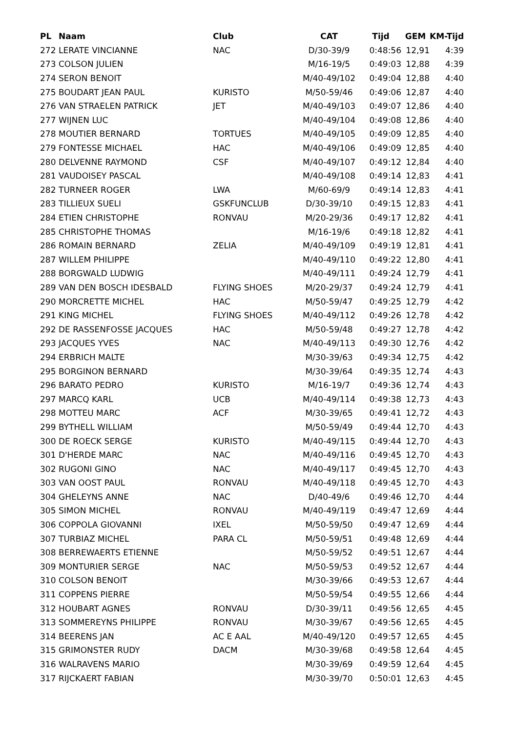| PL | Naam | Club | CAT | Tijd | GEM | KM-Tijd |
| --- | --- | --- | --- | --- | --- | --- |
| 272 | LERATE VINCIANNE | NAC | D/30-39/9 | 0:48:56 | 12,91 | 4:39 |
| 273 | COLSON JULIEN | | M/16-19/5 | 0:49:03 | 12,88 | 4:39 |
| 274 | SERON BENOIT | | M/40-49/102 | 0:49:04 | 12,88 | 4:40 |
| 275 | BOUDART JEAN PAUL | KURISTO | M/50-59/46 | 0:49:06 | 12,87 | 4:40 |
| 276 | VAN STRAELEN PATRICK | JET | M/40-49/103 | 0:49:07 | 12,86 | 4:40 |
| 277 | WIJNEN LUC | | M/40-49/104 | 0:49:08 | 12,86 | 4:40 |
| 278 | MOUTIER BERNARD | TORTUES | M/40-49/105 | 0:49:09 | 12,85 | 4:40 |
| 279 | FONTESSE MICHAEL | HAC | M/40-49/106 | 0:49:09 | 12,85 | 4:40 |
| 280 | DELVENNE RAYMOND | CSF | M/40-49/107 | 0:49:12 | 12,84 | 4:40 |
| 281 | VAUDOISEY PASCAL | | M/40-49/108 | 0:49:14 | 12,83 | 4:41 |
| 282 | TURNEER ROGER | LWA | M/60-69/9 | 0:49:14 | 12,83 | 4:41 |
| 283 | TILLIEUX SUELI | GSKFUNCLUB | D/30-39/10 | 0:49:15 | 12,83 | 4:41 |
| 284 | ETIEN CHRISTOPHE | RONVAU | M/20-29/36 | 0:49:17 | 12,82 | 4:41 |
| 285 | CHRISTOPHE THOMAS | | M/16-19/6 | 0:49:18 | 12,82 | 4:41 |
| 286 | ROMAIN BERNARD | ZELIA | M/40-49/109 | 0:49:19 | 12,81 | 4:41 |
| 287 | WILLEM PHILIPPE | | M/40-49/110 | 0:49:22 | 12,80 | 4:41 |
| 288 | BORGWALD LUDWIG | | M/40-49/111 | 0:49:24 | 12,79 | 4:41 |
| 289 | VAN DEN BOSCH IDESBALD | FLYING SHOES | M/20-29/37 | 0:49:24 | 12,79 | 4:41 |
| 290 | MORCRETTE MICHEL | HAC | M/50-59/47 | 0:49:25 | 12,79 | 4:42 |
| 291 | KING MICHEL | FLYING SHOES | M/40-49/112 | 0:49:26 | 12,78 | 4:42 |
| 292 | DE RASSENFOSSE JACQUES | HAC | M/50-59/48 | 0:49:27 | 12,78 | 4:42 |
| 293 | JACQUES YVES | NAC | M/40-49/113 | 0:49:30 | 12,76 | 4:42 |
| 294 | ERBRICH MALTE | | M/30-39/63 | 0:49:34 | 12,75 | 4:42 |
| 295 | BORGINON BERNARD | | M/30-39/64 | 0:49:35 | 12,74 | 4:43 |
| 296 | BARATO PEDRO | KURISTO | M/16-19/7 | 0:49:36 | 12,74 | 4:43 |
| 297 | MARCQ KARL | UCB | M/40-49/114 | 0:49:38 | 12,73 | 4:43 |
| 298 | MOTTEU MARC | ACF | M/30-39/65 | 0:49:41 | 12,72 | 4:43 |
| 299 | BYTHELL WILLIAM | | M/50-59/49 | 0:49:44 | 12,70 | 4:43 |
| 300 | DE ROECK SERGE | KURISTO | M/40-49/115 | 0:49:44 | 12,70 | 4:43 |
| 301 | D'HERDE MARC | NAC | M/40-49/116 | 0:49:45 | 12,70 | 4:43 |
| 302 | RUGONI GINO | NAC | M/40-49/117 | 0:49:45 | 12,70 | 4:43 |
| 303 | VAN OOST PAUL | RONVAU | M/40-49/118 | 0:49:45 | 12,70 | 4:43 |
| 304 | GHELEYNS ANNE | NAC | D/40-49/6 | 0:49:46 | 12,70 | 4:44 |
| 305 | SIMON MICHEL | RONVAU | M/40-49/119 | 0:49:47 | 12,69 | 4:44 |
| 306 | COPPOLA GIOVANNI | IXEL | M/50-59/50 | 0:49:47 | 12,69 | 4:44 |
| 307 | TURBIAZ MICHEL | PARA CL | M/50-59/51 | 0:49:48 | 12,69 | 4:44 |
| 308 | BERREWAERTS ETIENNE | | M/50-59/52 | 0:49:51 | 12,67 | 4:44 |
| 309 | MONTURIER SERGE | NAC | M/50-59/53 | 0:49:52 | 12,67 | 4:44 |
| 310 | COLSON BENOIT | | M/30-39/66 | 0:49:53 | 12,67 | 4:44 |
| 311 | COPPENS PIERRE | | M/50-59/54 | 0:49:55 | 12,66 | 4:44 |
| 312 | HOUBART AGNES | RONVAU | D/30-39/11 | 0:49:56 | 12,65 | 4:45 |
| 313 | SOMMEREYNS PHILIPPE | RONVAU | M/30-39/67 | 0:49:56 | 12,65 | 4:45 |
| 314 | BEERENS JAN | AC E AAL | M/40-49/120 | 0:49:57 | 12,65 | 4:45 |
| 315 | GRIMONSTER RUDY | DACM | M/30-39/68 | 0:49:58 | 12,64 | 4:45 |
| 316 | WALRAVENS MARIO | | M/30-39/69 | 0:49:59 | 12,64 | 4:45 |
| 317 | RIJCKAERT FABIAN | | M/30-39/70 | 0:50:01 | 12,63 | 4:45 |